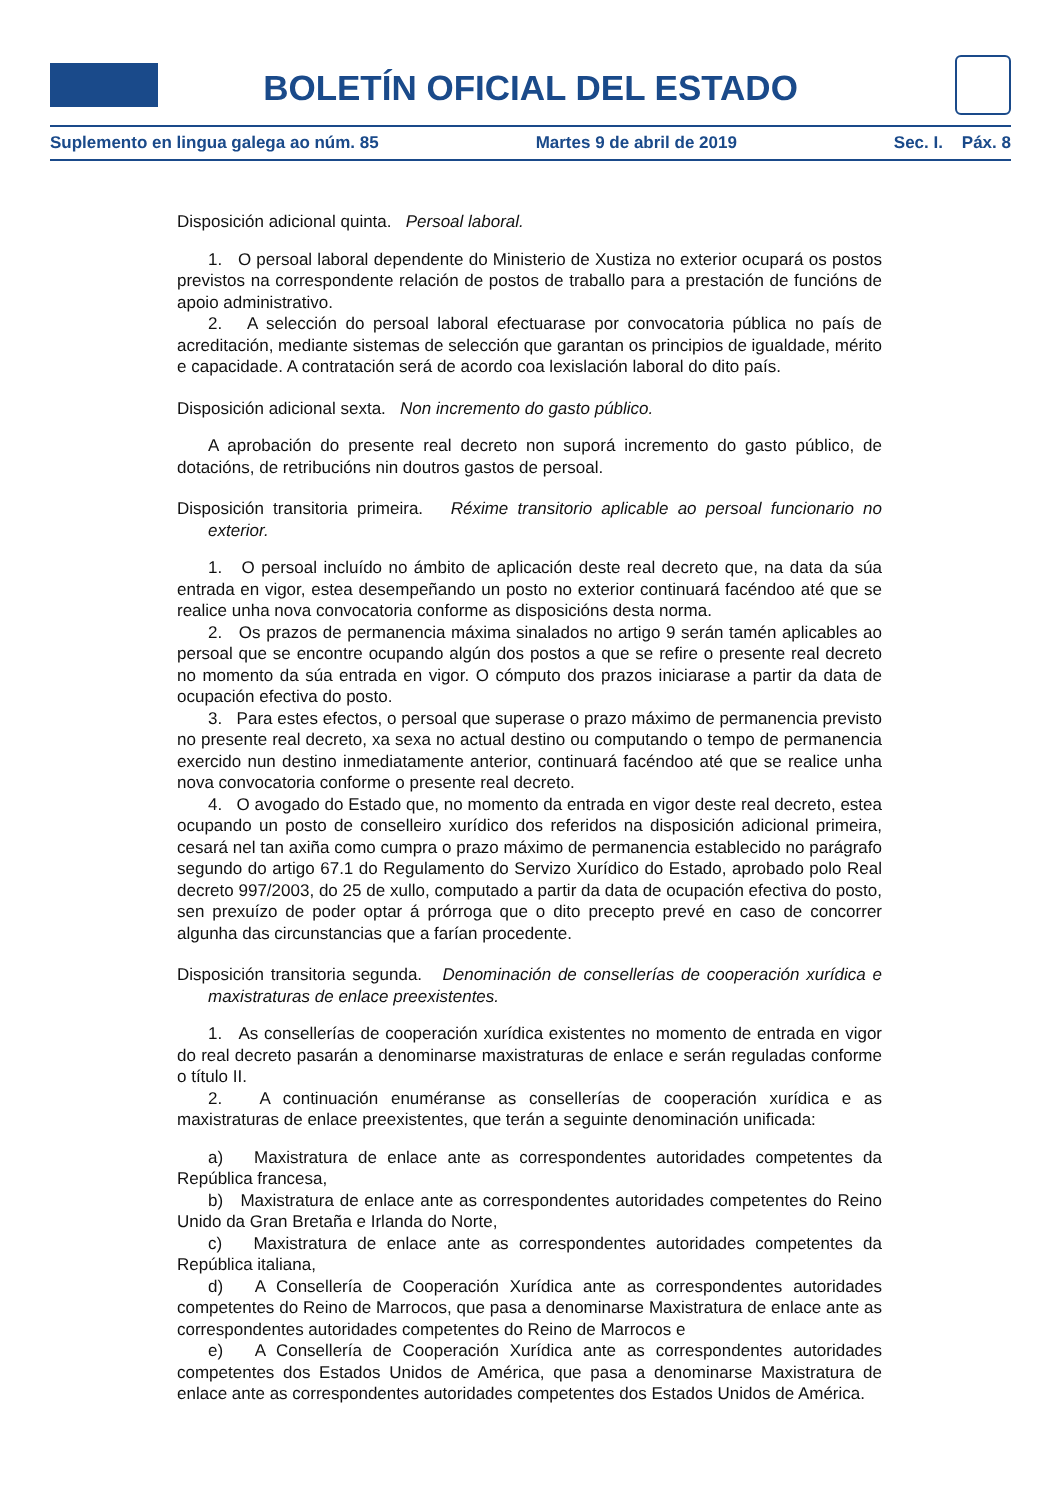BOLETÍN OFICIAL DEL ESTADO
Suplemento en lingua galega ao núm. 85 Martes 9 de abril de 2019 Sec. I. Páx. 8
Disposición adicional quinta. Persoal laboral.
1. O persoal laboral dependente do Ministerio de Xustiza no exterior ocupará os postos previstos na correspondente relación de postos de traballo para a prestación de funcións de apoio administrativo.
2. A selección do persoal laboral efectuarase por convocatoria pública no país de acreditación, mediante sistemas de selección que garantan os principios de igualdade, mérito e capacidade. A contratación será de acordo coa lexislación laboral do dito país.
Disposición adicional sexta. Non incremento do gasto público.
A aprobación do presente real decreto non suporá incremento do gasto público, de dotacións, de retribucións nin doutros gastos de persoal.
Disposición transitoria primeira. Réxime transitorio aplicable ao persoal funcionario no exterior.
1. O persoal incluído no ámbito de aplicación deste real decreto que, na data da súa entrada en vigor, estea desempeñando un posto no exterior continuará facéndoo até que se realice unha nova convocatoria conforme as disposicións desta norma.
2. Os prazos de permanencia máxima sinalados no artigo 9 serán tamén aplicables ao persoal que se encontre ocupando algún dos postos a que se refire o presente real decreto no momento da súa entrada en vigor. O cómputo dos prazos iniciarase a partir da data de ocupación efectiva do posto.
3. Para estes efectos, o persoal que superase o prazo máximo de permanencia previsto no presente real decreto, xa sexa no actual destino ou computando o tempo de permanencia exercido nun destino inmediatamente anterior, continuará facéndoo até que se realice unha nova convocatoria conforme o presente real decreto.
4. O avogado do Estado que, no momento da entrada en vigor deste real decreto, estea ocupando un posto de conselleiro xurídico dos referidos na disposición adicional primeira, cesará nel tan axiña como cumpra o prazo máximo de permanencia establecido no parágrafo segundo do artigo 67.1 do Regulamento do Servizo Xurídico do Estado, aprobado polo Real decreto 997/2003, do 25 de xullo, computado a partir da data de ocupación efectiva do posto, sen prexuízo de poder optar á prórroga que o dito precepto prevé en caso de concorrer algunha das circunstancias que a farían procedente.
Disposición transitoria segunda. Denominación de consellerías de cooperación xurídica e maxistraturas de enlace preexistentes.
1. As consellerías de cooperación xurídica existentes no momento de entrada en vigor do real decreto pasarán a denominarse maxistraturas de enlace e serán reguladas conforme o título II.
2. A continuación enuméranse as consellerías de cooperación xurídica e as maxistraturas de enlace preexistentes, que terán a seguinte denominación unificada:
a) Maxistratura de enlace ante as correspondentes autoridades competentes da República francesa,
b) Maxistratura de enlace ante as correspondentes autoridades competentes do Reino Unido da Gran Bretaña e Irlanda do Norte,
c) Maxistratura de enlace ante as correspondentes autoridades competentes da República italiana,
d) A Consellería de Cooperación Xurídica ante as correspondentes autoridades competentes do Reino de Marrocos, que pasa a denominarse Maxistratura de enlace ante as correspondentes autoridades competentes do Reino de Marrocos e
e) A Consellería de Cooperación Xurídica ante as correspondentes autoridades competentes dos Estados Unidos de América, que pasa a denominarse Maxistratura de enlace ante as correspondentes autoridades competentes dos Estados Unidos de América.